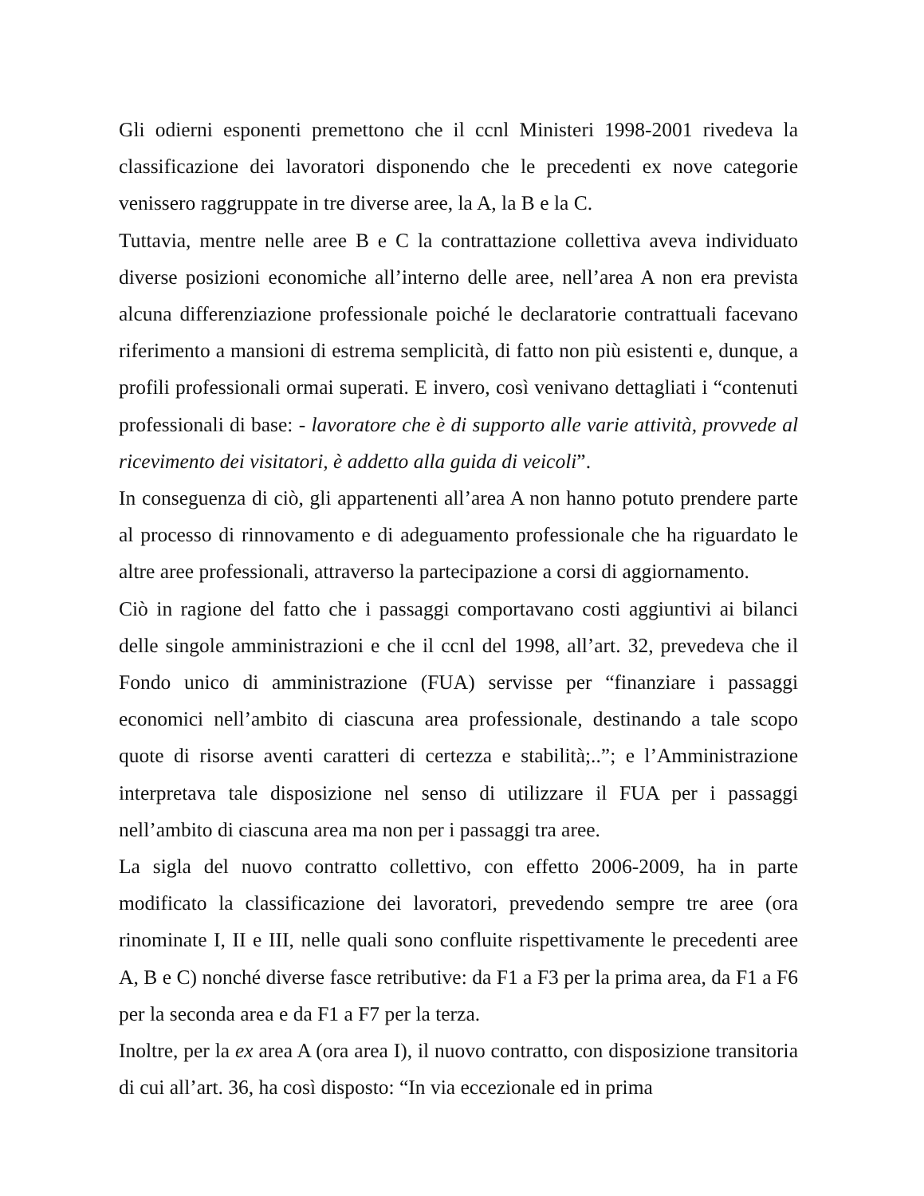Gli odierni esponenti premettono che il ccnl Ministeri 1998-2001 rivedeva la classificazione dei lavoratori disponendo che le precedenti ex nove categorie venissero raggruppate in tre diverse aree, la A, la B e la C.
Tuttavia, mentre nelle aree B e C la contrattazione collettiva aveva individuato diverse posizioni economiche all’interno delle aree, nell’area A non era prevista alcuna differenziazione professionale poiché le declaratorie contrattuali facevano riferimento a mansioni di estrema semplicità, di fatto non più esistenti e, dunque, a profili professionali ormai superati. E invero, così venivano dettagliati i “contenuti professionali di base: - lavoratore che è di supporto alle varie attività, provvede al ricevimento dei visitatori, è addetto alla guida di veicoli”.
In conseguenza di ciò, gli appartenenti all’area A non hanno potuto prendere parte al processo di rinnovamento e di adeguamento professionale che ha riguardato le altre aree professionali, attraverso la partecipazione a corsi di aggiornamento.
Ciò in ragione del fatto che i passaggi comportavano costi aggiuntivi ai bilanci delle singole amministrazioni e che il ccnl del 1998, all’art. 32, prevedeva che il Fondo unico di amministrazione (FUA) servisse per “finanziare i passaggi economici nell’ambito di ciascuna area professionale, destinando a tale scopo quote di risorse aventi caratteri di certezza e stabilità;..”; e l’Amministrazione interpretava tale disposizione nel senso di utilizzare il FUA per i passaggi nell’ambito di ciascuna area ma non per i passaggi tra aree.
La sigla del nuovo contratto collettivo, con effetto 2006-2009, ha in parte modificato la classificazione dei lavoratori, prevedendo sempre tre aree (ora rinominate I, II e III, nelle quali sono confluite rispettivamente le precedenti aree A, B e C) nonché diverse fasce retributive: da F1 a F3 per la prima area, da F1 a F6 per la seconda area e da F1 a F7 per la terza.
Inoltre, per la ex area A (ora area I), il nuovo contratto, con disposizione transitoria di cui all’art. 36, ha così disposto: “In via eccezionale ed in prima